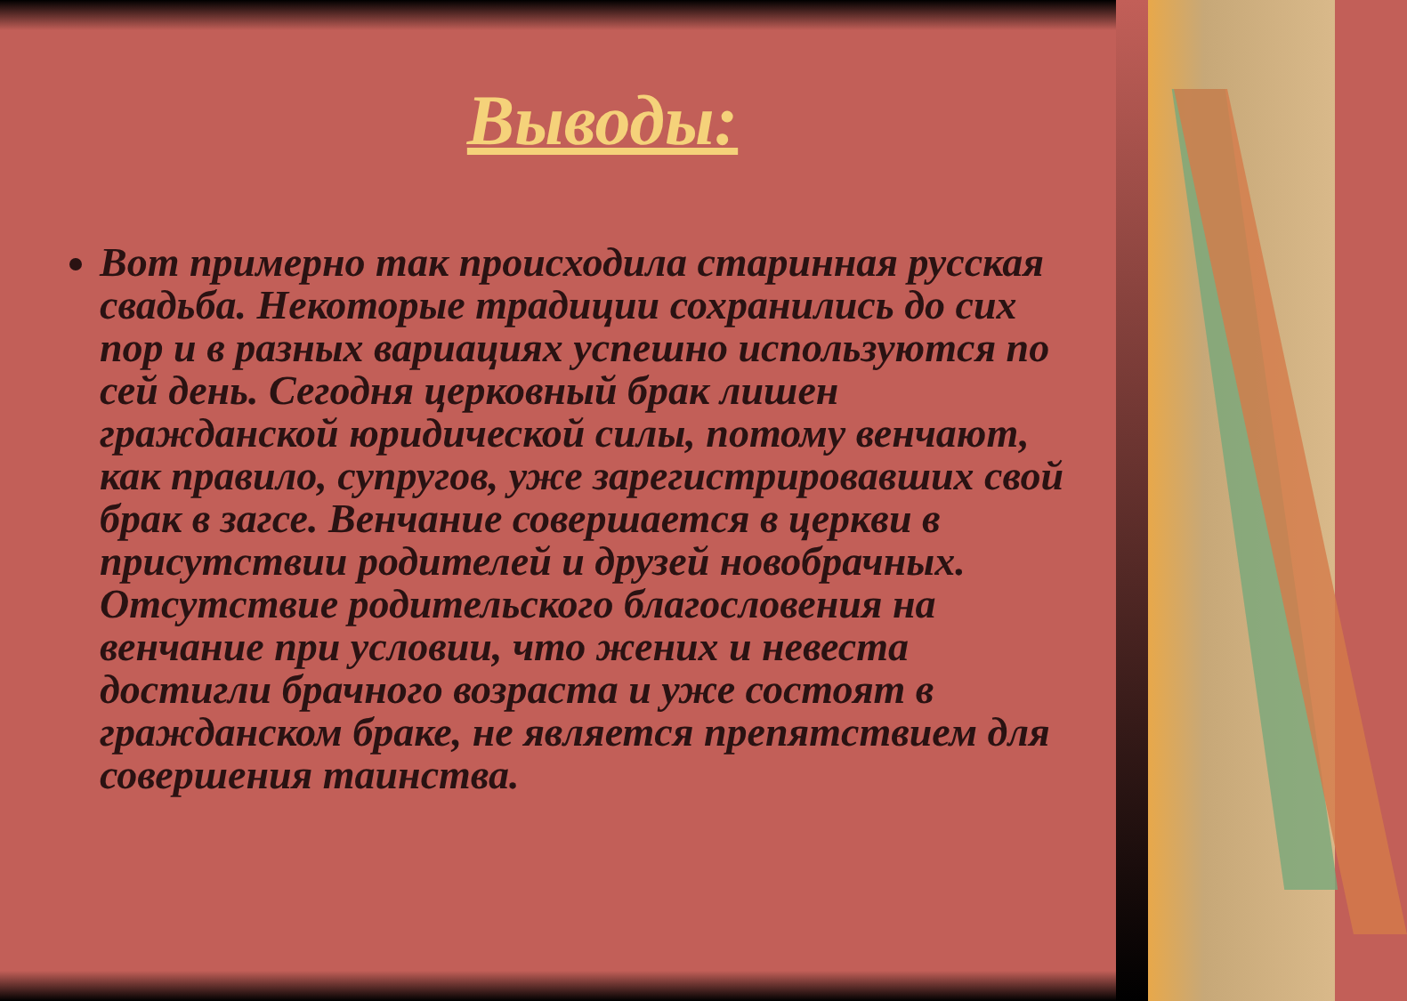Выводы:
Вот примерно так происходила старинная русская свадьба. Некоторые традиции сохранились до сих пор и в разных вариациях успешно используются по сей день. Сегодня церковный брак лишен гражданской юридической силы, потому венчают, как правило, супругов, уже зарегистрировавших свой брак в загсе. Венчание совершается в церкви в присутствии родителей и друзей новобрачных. Отсутствие родительского благословения на венчание при условии, что жених и невеста достигли брачного возраста и уже состоят в гражданском браке, не является препятствием для совершения таинства.